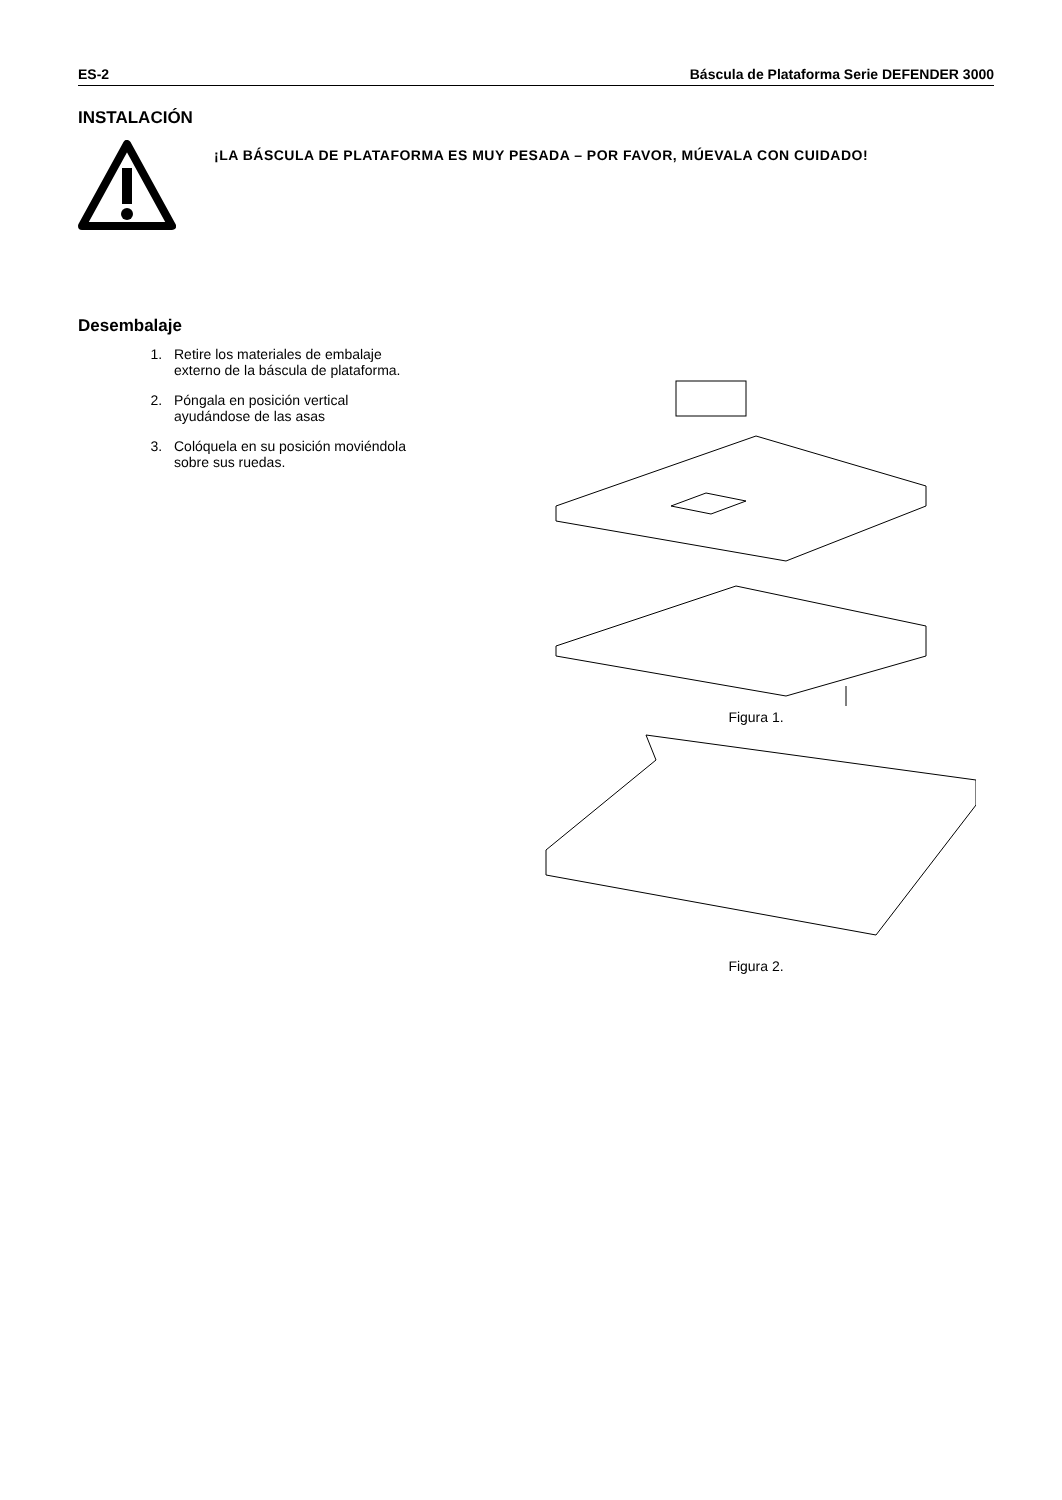ES-2 Báscula de Plataforma Serie DEFENDER 3000
INSTALACIÓN
¡LA BÁSCULA DE PLATAFORMA ES MUY PESADA – POR FAVOR, MÚEVALA CON CUIDADO!
Desembalaje
1. Retire los materiales de embalaje externo de la báscula de plataforma.
2. Póngala en posición vertical ayudándose de las asas
3. Colóquela en su posición moviéndola sobre sus ruedas.
Figura 1.
Figura 2.